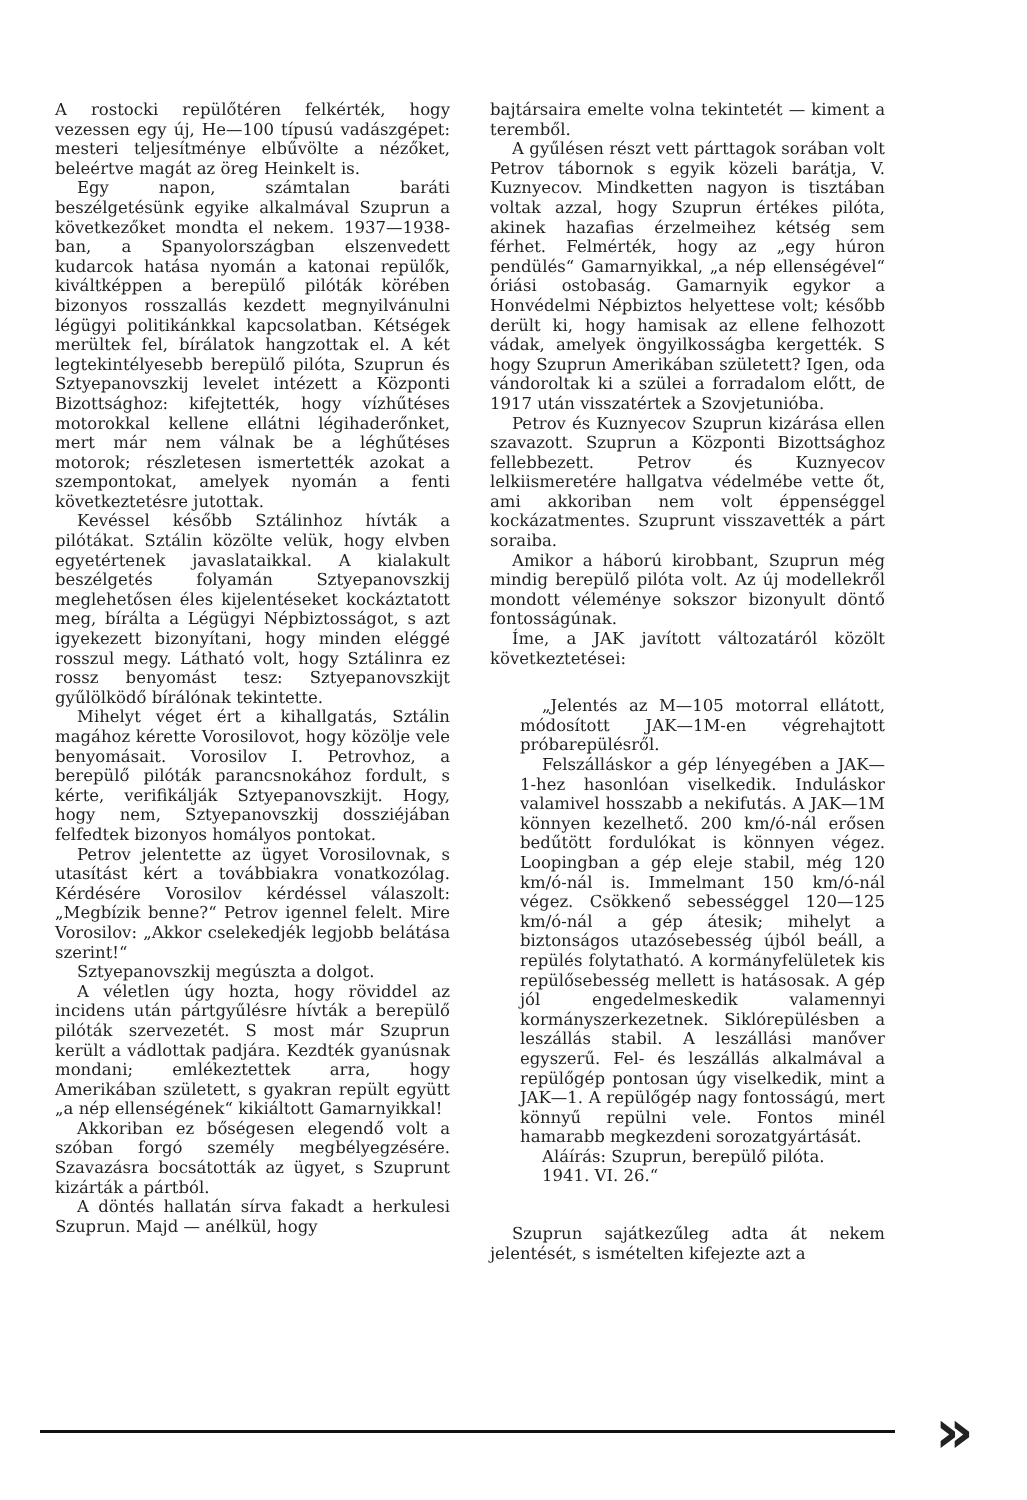A rostocki repülőtéren felkérték, hogy vezessen egy új, He—100 típusú vadászgépet: mesteri teljesítménye elbűvölte a nézőket, beleértve magát az öreg Heinkelt is.
Egy napon, számtalan baráti beszélgetésünk egyike alkalmával Szuprun a következőket mondta el nekem. 1937—1938-ban, a Spanyolországban elszenvedett kudarcok hatása nyomán a katonai repülők, kiváltképpen a berepülő pilóták körében bizonyos rosszallás kezdett megnyilvánulni légügyi politikánkkal kapcsolatban. Kétségek merültek fel, bírálatok hangzottak el. A két legtekintélyesebb berepülő pilóta, Szuprun és Sztyepanovszkij levelet intézett a Központi Bizottsághoz: kifejtették, hogy vízhűtéses motorokkal kellene ellátni légihaderőnket, mert már nem válnak be a léghűtéses motorok; részletesen ismertették azokat a szempontokat, amelyek nyomán a fenti következtetésre jutottak.
Kevéssel később Sztálinhoz hívták a pilótákat. Sztálin közölte velük, hogy elvben egyetértenek javaslataikkal. A kialakult beszélgetés folyamán Sztyepanovszkij meglehetősen éles kijelentéseket kockáztatott meg, bírálta a Légügyi Népbiztosságot, s azt igyekezett bizonyítani, hogy minden eléggé rosszul megy. Látható volt, hogy Sztálinra ez rossz benyomást tesz: Sztyepanovszkijt gyűlölködő bírálónak tekintette.
Mihelyt véget ért a kihallgatás, Sztálin magához kérette Vorosilovot, hogy közölje vele benyomásait. Vorosilov I. Petrovhoz, a berepülő pilóták parancsnokához fordult, s kérte, verifikálják Sztyepanovszkijt. Hogy, hogy nem, Sztyepanovszkij dossziéjában felfedtek bizonyos homályos pontokat.
Petrov jelentette az ügyet Vorosilovnak, s utasítást kért a továbbiakra vonatkozólag. Kérdésére Vorosilov kérdéssel válaszolt: „Megbízik benne?“ Petrov igennel felelt. Mire Vorosilov: „Akkor cselekedjék legjobb belátása szerint!“
Sztyepanovszkij megúszta a dolgot.
A véletlen úgy hozta, hogy röviddel az incidens után pártgyűlésre hívták a berepülő pilóták szervezetét. S most már Szuprun került a vádlottak padjára. Kezdték gyanúsnak mondani; emlékeztettek arra, hogy Amerikában született, s gyakran repült együtt „a nép ellenségének“ kikiáltott Gamarnyikkal!
Akkoriban ez bőségesen elegendő volt a szóban forgó személy megbélyegzésére. Szavazásra bocsátották az ügyet, s Szuprunt kizárták a pártból.
A döntés hallatán sírva fakadt a herkulesi Szuprun. Majd — anélkül, hogy
bajtársaira emelte volna tekintetét — kiment a teremből.
A gyűlésen részt vett párttagok sorában volt Petrov tábornok s egyik közeli barátja, V. Kuznyecov. Mindketten nagyon is tisztában voltak azzal, hogy Szuprun értékes pilóta, akinek hazafias érzelmeihez kétség sem férhet. Felmérték, hogy az „egy húron pendülés“ Gamarnyikkal, „a nép ellenségével“ óriási ostobaság. Gamarnyik egykor a Honvédelmi Népbiztos helyettese volt; később derült ki, hogy hamisak az ellene felhozott vádak, amelyek öngyilkosságba kergették. S hogy Szuprun Amerikában született? Igen, oda vándoroltak ki a szülei a forradalom előtt, de 1917 után visszatértek a Szovjetunióba.
Petrov és Kuznyecov Szuprun kizárása ellen szavazott. Szuprun a Központi Bizottsághoz fellebbezett. Petrov és Kuznyecov lelkiismeretére hallgatva védelmébe vette őt, ami akkoriban nem volt éppenséggel kockázatmentes. Szuprunt visszavették a párt soraiba.
Amikor a háború kirobbant, Szuprun még mindig berepülő pilóta volt. Az új modellekről mondott véleménye sokszor bizonyult döntő fontosságúnak.
Íme, a JAK javított változatáról közölt következtetései:
„Jelentés az M—105 motorral ellátott, módosított JAK—1M-en végrehajtott próbarepülésről.
Felszálláskor a gép lényegében a JAK—1-hez hasonlóan viselkedik. Induláskor valamivel hosszabb a nekifutás. A JAK—1M könnyen kezelhető. 200 km/ó-nál erősen bedűtött fordulókat is könnyen végez. Loopingban a gép eleje stabil, még 120 km/ó-nál is. Immelmant 150 km/ó-nál végez. Csökkenő sebességgel 120—125 km/ó-nál a gép átesik; mihelyt a biztonságos utazósebesség újból beáll, a repülés folytatható. A kormányfelületek kis repülősebesség mellett is hatásosak. A gép jól engedelmeskedik valamennyi kormányszerkezetnek. Siklórepülésben a leszállás stabil. A leszállási manőver egyszerű. Fel- és leszállás alkalmával a repülőgép pontosan úgy viselkedik, mint a JAK—1. A repülőgép nagy fontosságú, mert könnyű repülni vele. Fontos minél hamarabb megkezdeni sorozatgyártását.
Aláírás: Szuprun, berepülő pilóta.
1941. VI. 26.“
Szuprun sajátkezűleg adta át nekem jelentését, s ismételten kifejezte azt a
»